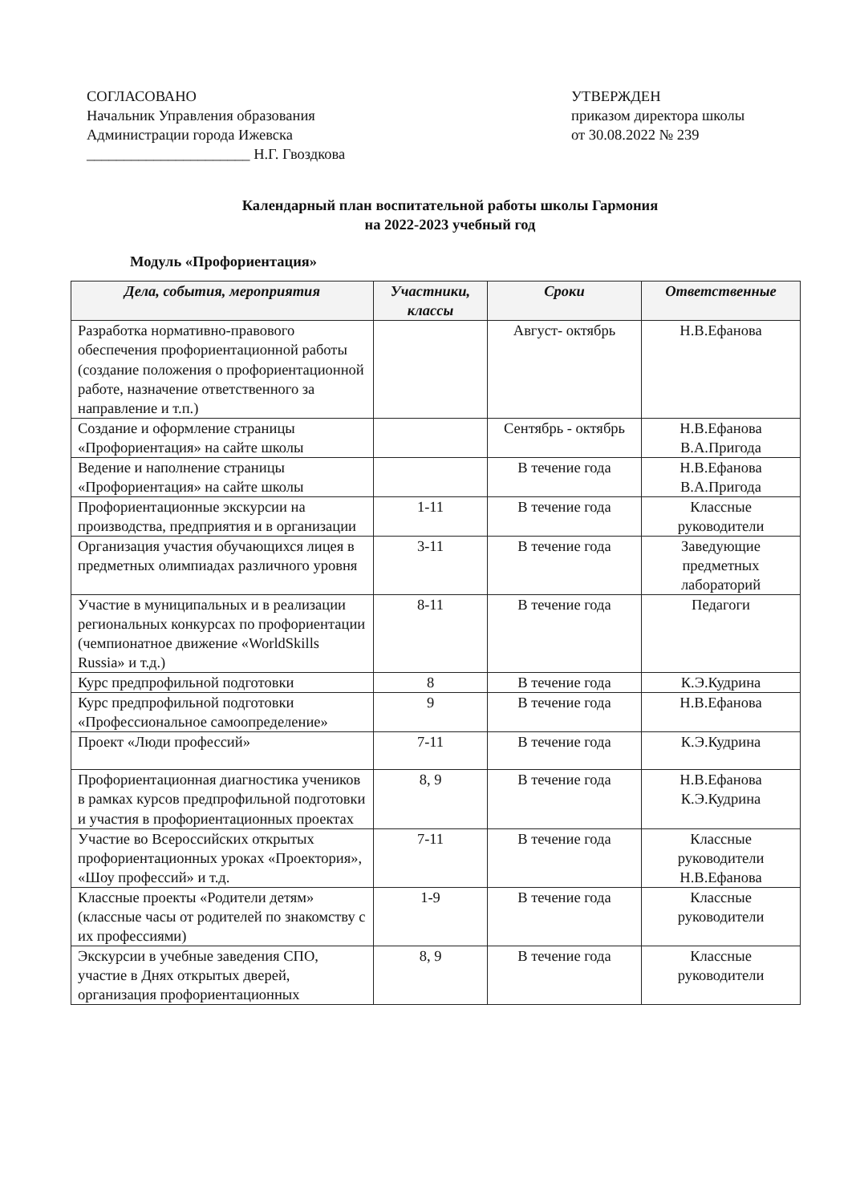СОГЛАСОВАНО
Начальник Управления образования
Администрации города Ижевска
______________________ Н.Г. Гвоздкова
УТВЕРЖДЕН
приказом директора школы
от 30.08.2022 № 239
Календарный план воспитательной работы школы Гармония
на 2022-2023 учебный год
Модуль «Профориентация»
| Дела, события, мероприятия | Участники, классы | Сроки | Ответственные |
| --- | --- | --- | --- |
| Разработка нормативно-правового обеспечения профориентационной работы (создание положения о профориентационной работе, назначение ответственного за направление и т.п.) | | Август- октябрь | Н.В.Ефанова |
| Создание и оформление страницы «Профориентация» на сайте школы | | Сентябрь - октябрь | Н.В.Ефанова В.А.Пригода |
| Ведение и наполнение страницы «Профориентация» на сайте школы | | В течение года | Н.В.Ефанова В.А.Пригода |
| Профориентационные экскурсии на производства, предприятия и в организации | 1-11 | В течение года | Классные руководители |
| Организация участия обучающихся лицея в предметных олимпиадах различного уровня | 3-11 | В течение года | Заведующие предметных лабораторий |
| Участие в муниципальных и в реализации региональных конкурсах по профориентации (чемпионатное движение «WorldSkills Russia» и т.д.) | 8-11 | В течение года | Педагоги |
| Курс предпрофильной подготовки | 8 | В течение года | К.Э.Кудрина |
| Курс предпрофильной подготовки «Профессиональное самоопределение» | 9 | В течение года | Н.В.Ефанова |
| Проект «Люди профессий» | 7-11 | В течение года | К.Э.Кудрина |
| Профориентационная диагностика учеников в рамках курсов предпрофильной подготовки и участия в профориентационных проектах | 8, 9 | В течение года | Н.В.Ефанова К.Э.Кудрина |
| Участие во Всероссийских открытых профориентационных уроках «Проектория», «Шоу профессий» и т.д. | 7-11 | В течение года | Классные руководители Н.В.Ефанова |
| Классные проекты «Родители детям» (классные часы от родителей по знакомству с их профессиями) | 1-9 | В течение года | Классные руководители |
| Экскурсии в учебные заведения СПО, участие в Днях открытых дверей, организация профориентационных | 8, 9 | В течение года | Классные руководители |